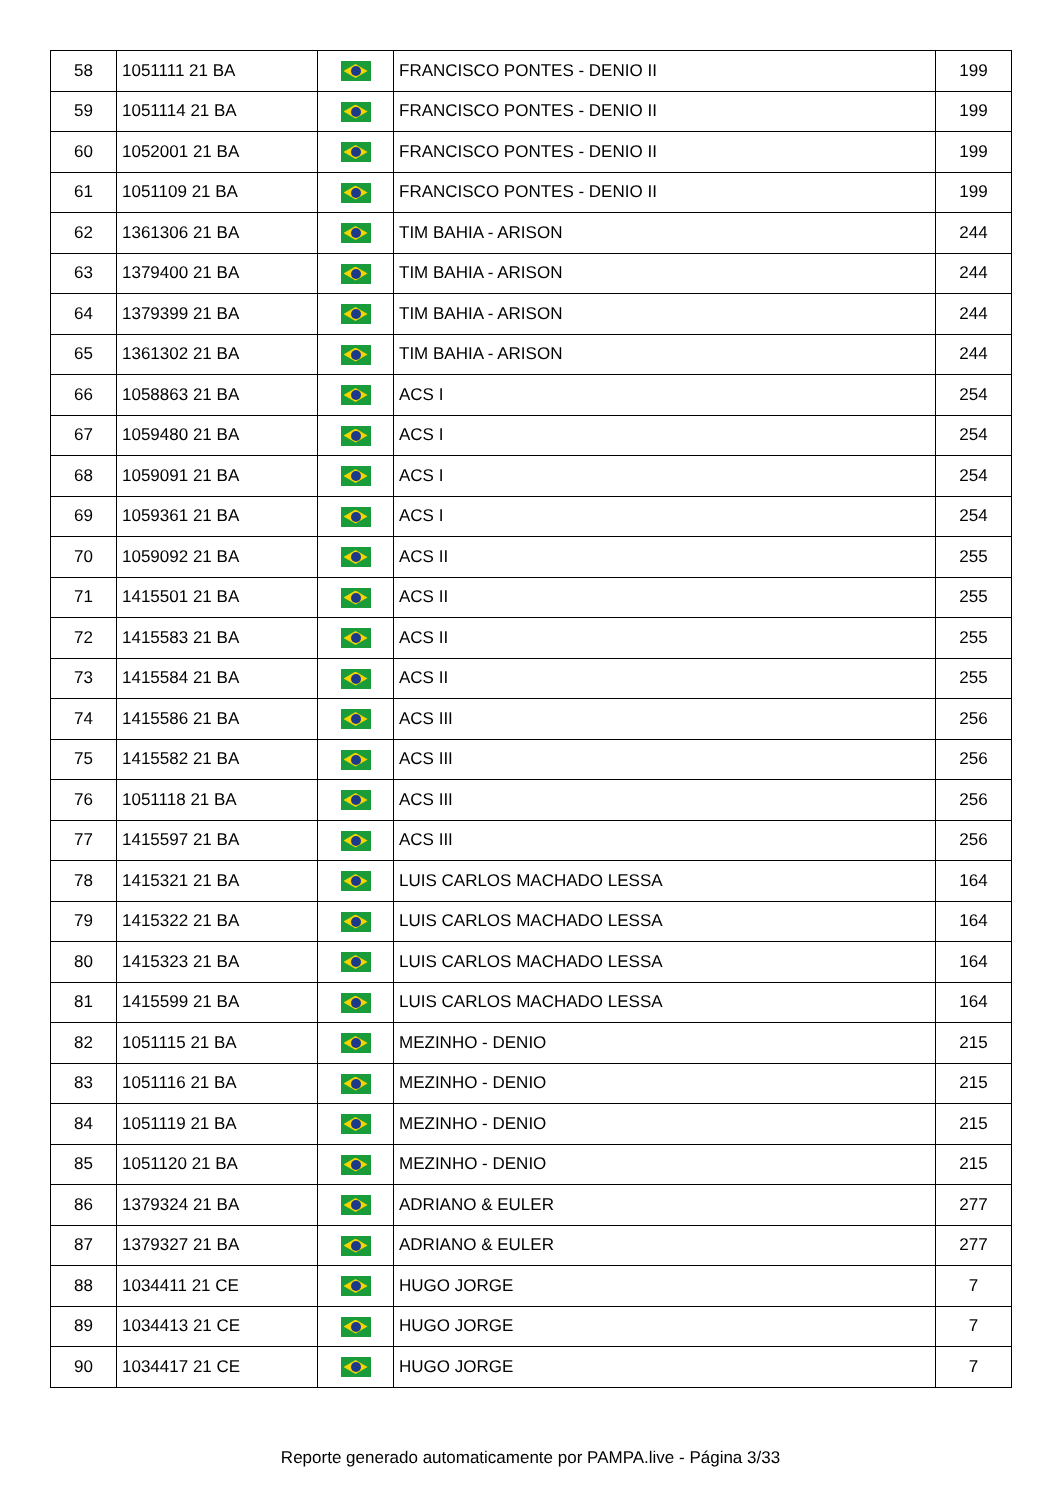| 58 | 1051111 21 BA | | FRANCISCO PONTES - DENIO II | 199 |
| 59 | 1051114 21 BA | | FRANCISCO PONTES - DENIO II | 199 |
| 60 | 1052001 21 BA | | FRANCISCO PONTES - DENIO II | 199 |
| 61 | 1051109 21 BA | | FRANCISCO PONTES - DENIO II | 199 |
| 62 | 1361306 21 BA | | TIM BAHIA - ARISON | 244 |
| 63 | 1379400 21 BA | | TIM BAHIA - ARISON | 244 |
| 64 | 1379399 21 BA | | TIM BAHIA - ARISON | 244 |
| 65 | 1361302 21 BA | | TIM BAHIA - ARISON | 244 |
| 66 | 1058863 21 BA | | ACS I | 254 |
| 67 | 1059480 21 BA | | ACS I | 254 |
| 68 | 1059091 21 BA | | ACS I | 254 |
| 69 | 1059361 21 BA | | ACS I | 254 |
| 70 | 1059092 21 BA | | ACS II | 255 |
| 71 | 1415501 21 BA | | ACS II | 255 |
| 72 | 1415583 21 BA | | ACS II | 255 |
| 73 | 1415584 21 BA | | ACS II | 255 |
| 74 | 1415586 21 BA | | ACS III | 256 |
| 75 | 1415582 21 BA | | ACS III | 256 |
| 76 | 1051118 21 BA | | ACS III | 256 |
| 77 | 1415597 21 BA | | ACS III | 256 |
| 78 | 1415321 21 BA | | LUIS CARLOS MACHADO LESSA | 164 |
| 79 | 1415322 21 BA | | LUIS CARLOS MACHADO LESSA | 164 |
| 80 | 1415323 21 BA | | LUIS CARLOS MACHADO LESSA | 164 |
| 81 | 1415599 21 BA | | LUIS CARLOS MACHADO LESSA | 164 |
| 82 | 1051115 21 BA | | MEZINHO - DENIO | 215 |
| 83 | 1051116 21 BA | | MEZINHO - DENIO | 215 |
| 84 | 1051119 21 BA | | MEZINHO - DENIO | 215 |
| 85 | 1051120 21 BA | | MEZINHO - DENIO | 215 |
| 86 | 1379324 21 BA | | ADRIANO & EULER | 277 |
| 87 | 1379327 21 BA | | ADRIANO & EULER | 277 |
| 88 | 1034411 21 CE | | HUGO JORGE | 7 |
| 89 | 1034413 21 CE | | HUGO JORGE | 7 |
| 90 | 1034417 21 CE | | HUGO JORGE | 7 |
Reporte generado automaticamente por PAMPA.live - Página 3/33